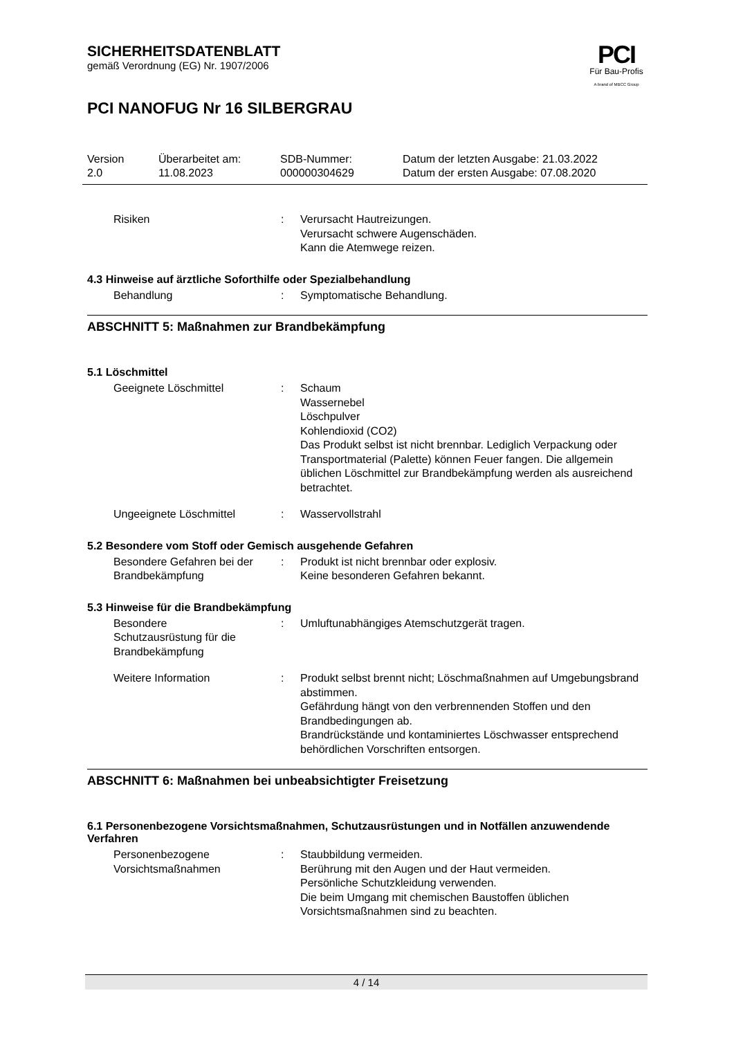PCI
Für Bau-Profis
A brand of MBCC Group
SICHERHEITSDATENBLATT
gemäß Verordnung (EG) Nr. 1907/2006
PCI NANOFUG Nr 16 SILBERGRAU
Version
2.0
Überarbeitet am:
11.08.2023
SDB-Nummer:
000000304629
Datum der letzten Ausgabe: 21.03.2022
Datum der ersten Ausgabe: 07.08.2020
Risiken : Verursacht Hautreizungen.
Verursacht schwere Augenschäden.
Kann die Atemwege reizen.
4.3 Hinweise auf ärztliche Soforthilfe oder Spezialbehandlung
Behandlung : Symptomatische Behandlung.
ABSCHNITT 5: Maßnahmen zur Brandbekämpfung
5.1 Löschmittel
Geeignete Löschmittel : Schaum
Wassernebel
Löschpulver
Kohlendioxid (CO2)
Das Produkt selbst ist nicht brennbar. Lediglich Verpackung oder Transportmaterial (Palette) können Feuer fangen. Die allgemein üblichen Löschmittel zur Brandbekämpfung werden als ausreichend betrachtet.
Ungeeignete Löschmittel : Wasservollstrahl
5.2 Besondere vom Stoff oder Gemisch ausgehende Gefahren
Besondere Gefahren bei der Brandbekämpfung
: Produkt ist nicht brennbar oder explosiv.
Keine besonderen Gefahren bekannt.
5.3 Hinweise für die Brandbekämpfung
Besondere
Schutzausrüstung für die Brandbekämpfung
: Umluftunabhängiges Atemschutzgerät tragen.
Weitere Information : Produkt selbst brennt nicht; Löschmaßnahmen auf Umgebungsbrand abstimmen.
Gefährdung hängt von den verbrennenden Stoffen und den Brandbedingungen ab.
Brandrückstände und kontaminiertes Löschwasser entsprechend behördlichen Vorschriften entsorgen.
ABSCHNITT 6: Maßnahmen bei unbeabsichtigter Freisetzung
6.1 Personenbezogene Vorsichtsmaßnahmen, Schutzausrüstungen und in Notfällen anzuwendende Verfahren
Personenbezogene Vorsichtsmaßnahmen
: Staubbildung vermeiden.
Berührung mit den Augen und der Haut vermeiden.
Persönliche Schutzkleidung verwenden.
Die beim Umgang mit chemischen Baustoffen üblichen Vorsichtsmaßnahmen sind zu beachten.
4 / 14